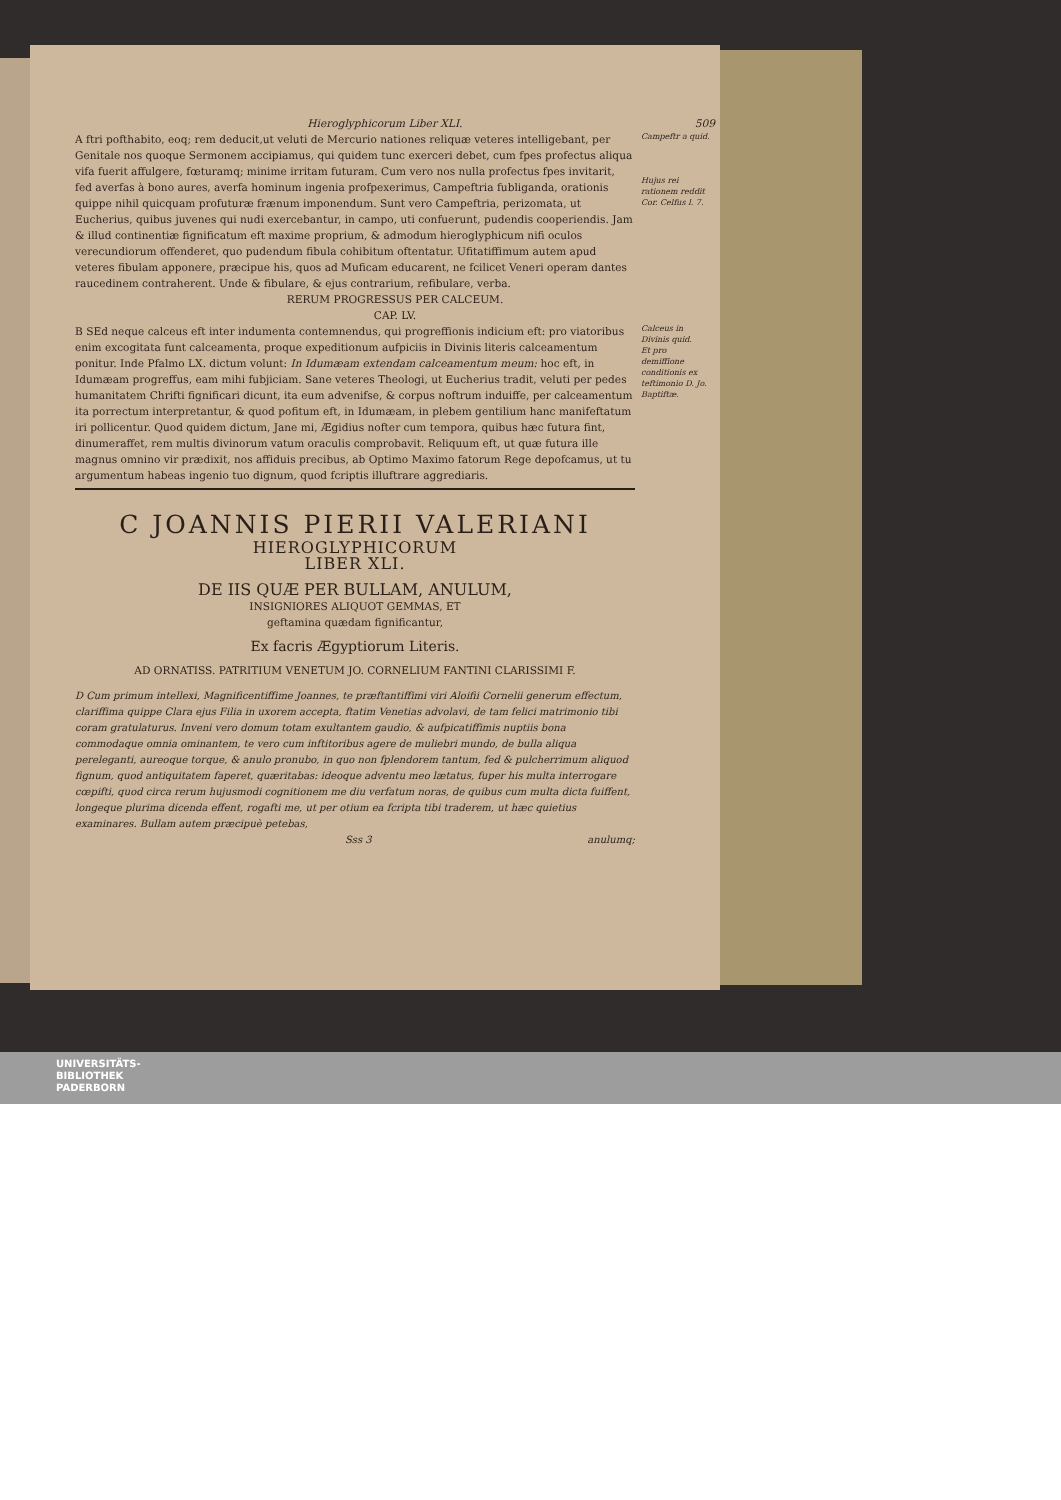Hieroglyphicorum Liber XLI. 509
A ftri pofthabito, eoq; rem deducit,ut veluti de Mercurio nationes reliquæ veteres intelligebant, per Genitale nos quoque Sermonem accipiamus, qui quidem tunc exerceri debet, cum fpes profectus aliqua vifa fuerit affulgere, fœturamq; minime irritam futuram. Cum vero nos nulla profectus fpes invitarit, fed averfas à bono aures, averfa hominum ingenia profpexerimus, Campeftria fubliganda, orationis quippe nihil quicquam profuturæ frænum imponendum. Sunt vero Campeftria, perizomata, ut Eucherius, quibus juvenes qui nudi exercebantur, in campo, uti confuerunt, pudendis cooperiendis. Jam & illud continentiæ fignificatum eft maxime proprium, & admodum hieroglyphicum nifi oculos verecundiorum offenderet, quo pudendum fibula cohibitum oftentatur. Ufitatiffimum autem apud veteres fibulam apponere, præcipue his, quos ad Muficam educarent, ne fcilicet Veneri operam dantes raucedinem contraherent. Unde & fibulare, & ejus contrarium, refibulare, verba.
Campeftr a quid.
Hujus rei rationem reddit Cor. Celfus l. 7.
RERUM PROGRESSUS PER CALCEUM.
CAP. LV.
B SEd neque calceus eft inter indumenta contemnendus, qui progreffionis indicium eft: pro viatoribus enim excogitata funt calceamenta, proque expeditionum aufpiciis in Divinis literis calceamentum ponitur. Inde Pfalmo LX. dictum volunt: In Idumæam extendam calceamentum meum: hoc eft, in Idumæam progreffus, eam mihi fubjiciam. Sane veteres Theologi, ut Eucherius tradit, veluti per pedes humanitatem Chrifti fignificari dicunt, ita eum advenifse, & corpus noftrum induiffe, per calceamentum ita porrectum interpretantur, & quod pofitum eft, in Idumæam, in plebem gentilium hanc manifeftatum iri pollicentur. Quod quidem dictum, Jane mi, Ægidius nofter cum tempora, quibus hæc futura fint, dinumeraffet, rem multis divinorum vatum oraculis comprobavit. Reliquum eft, ut quæ futura ille magnus omnino vir prædixit, nos affiduis precibus, ab Optimo Maximo fatorum Rege depofcamus, ut tu argumentum habeas ingenio tuo dignum, quod fcriptis illuftrare aggrediaris.
Calceus in Divinis quid.
Et pro demiffione conditionis ex teftimonio D. Jo. Baptiftæ.
C JOANNIS PIERII VALERIANI
HIEROGLYPHICORUM
LIBER XLI.
DE IIS QUÆ PER BULLAM, ANULUM,
INSIGNIORES ALIQUOT GEMMAS, ET
geftamina quædam fignificantur,
Ex facris Ægyptiorum Literis.
AD ORNATISS. PATRITIUM VENETUM JO. CORNELIUM FANTINI CLARISSIMI F.
D Cum primum intellexi, Magnificentiffime Joannes, te præftantiffimi viri Aloifii Cornelii generum effectum, clariffima quippe Clara ejus Filia in uxorem accepta, ftatim Venetias advolavi, de tam felici matrimonio tibi coram gratulaturus. Inveni vero domum totam exultantem gaudio, & aufpicatiffimis nuptiis bona commodaque omnia ominantem, te vero cum inftitoribus agere de muliebri mundo, de bulla aliqua pereleganti, aureoque torque, & anulo pronubo, in quo non fplendorem tantum, fed & pulcherrimum aliquod fignum, quod antiquitatem faperet, quæritabas: ideoque adventu meo lætatus, fuper his multa interrogare cœpifti, quod circa rerum hujusmodi cognitionem me diu verfatum noras, de quibus cum multa dicta fuiffent, longeque plurima dicenda effent, rogafti me, ut per otium ea fcripta tibi traderem, ut hæc quietius examinares. Bullam autem præcipuè petebas,
Sss 3 anulumq;
UNIVERSITÄTS-
BIBLIOTHEK
PADERBORN